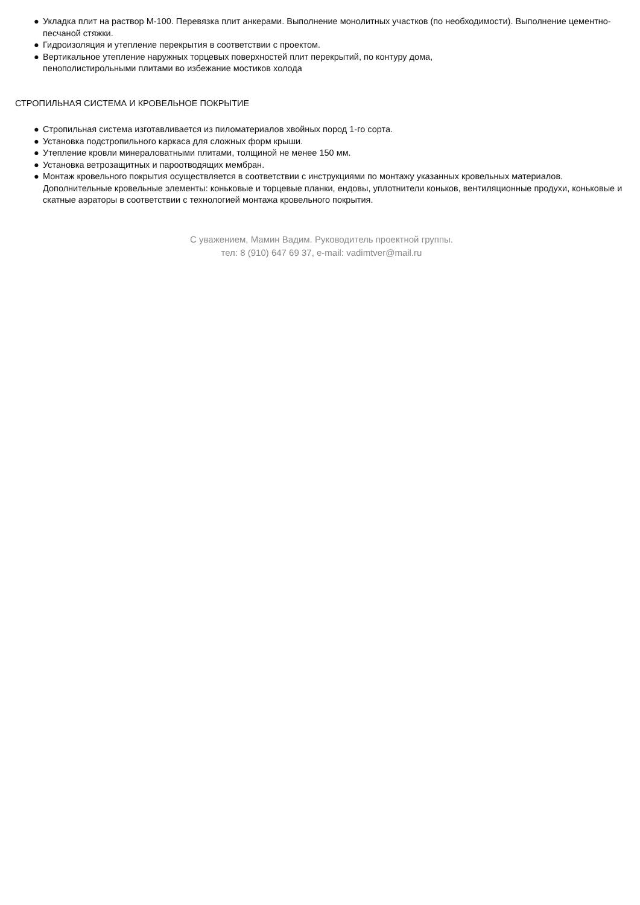● Укладка плит на раствор М-100. Перевязка плит анкерами. Выполнение монолитных участков (по необходимости). Выполнение цементно-песчаной стяжки.
● Гидроизоляция и утепление перекрытия в соответствии с проектом.
● Вертикальное утепление наружных торцевых поверхностей плит перекрытий, по контуру дома,
пенополистирольными плитами во избежание мостиков холода
СТРОПИЛЬНАЯ СИСТЕМА И КРОВЕЛЬНОЕ ПОКРЫТИЕ
● Стропильная система изготавливается из пиломатериалов хвойных пород 1-го сорта.
● Установка подстропильного каркаса для сложных форм крыши.
● Утепление кровли минераловатными плитами, толщиной не менее 150 мм.
● Установка ветрозащитных и пароотводящих мембран.
● Монтаж кровельного покрытия осуществляется в соответствии с инструкциями по монтажу указанных кровельных материалов. Дополнительные кровельные элементы: коньковые и торцевые планки, ендовы, уплотнители коньков, вентиляционные продухи, коньковые и скатные аэраторы в соответствии с технологией монтажа кровельного покрытия.
С уважением, Мамин Вадим. Руководитель проектной группы.
тел: 8 (910) 647 69 37, e-mail: vadimtver@mail.ru